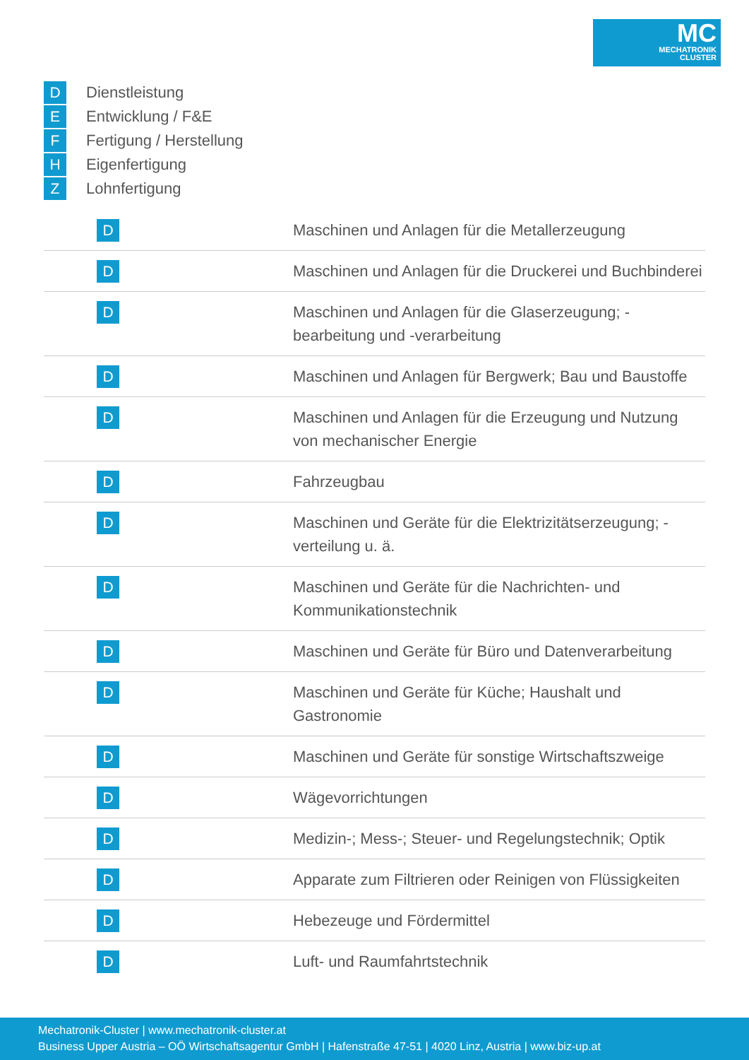MC
MECHATRONIK
CLUSTER
D Dienstleistung
E Entwicklung / F&E
F Fertigung / Herstellung
H Eigenfertigung
Z Lohnfertigung
| D | Maschinen und Anlagen für die Metallerzeugung |
| D | Maschinen und Anlagen für die Druckerei und Buchbinderei |
| D | Maschinen und Anlagen für die Glaserzeugung; -bearbeitung und -verarbeitung |
| D | Maschinen und Anlagen für Bergwerk; Bau und Baustoffe |
| D | Maschinen und Anlagen für die Erzeugung und Nutzung von mechanischer Energie |
| D | Fahrzeugbau |
| D | Maschinen und Geräte für die Elektrizitätserzeugung; -verteilung u. ä. |
| D | Maschinen und Geräte für die Nachrichten- und Kommunikationstechnik |
| D | Maschinen und Geräte für Büro und Datenverarbeitung |
| D | Maschinen und Geräte für Küche; Haushalt und Gastronomie |
| D | Maschinen und Geräte für sonstige Wirtschaftszweige |
| D | Wägevorrichtungen |
| D | Medizin-; Mess-; Steuer- und Regelungstechnik; Optik |
| D | Apparate zum Filtrieren oder Reinigen von Flüssigkeiten |
| D | Hebezeuge und Fördermittel |
| D | Luft- und Raumfahrtstechnik |
Mechatronik-Cluster | www.mechatronik-cluster.at
Business Upper Austria – OÖ Wirtschaftsagentur GmbH | Hafenstraße 47-51 | 4020 Linz, Austria | www.biz-up.at